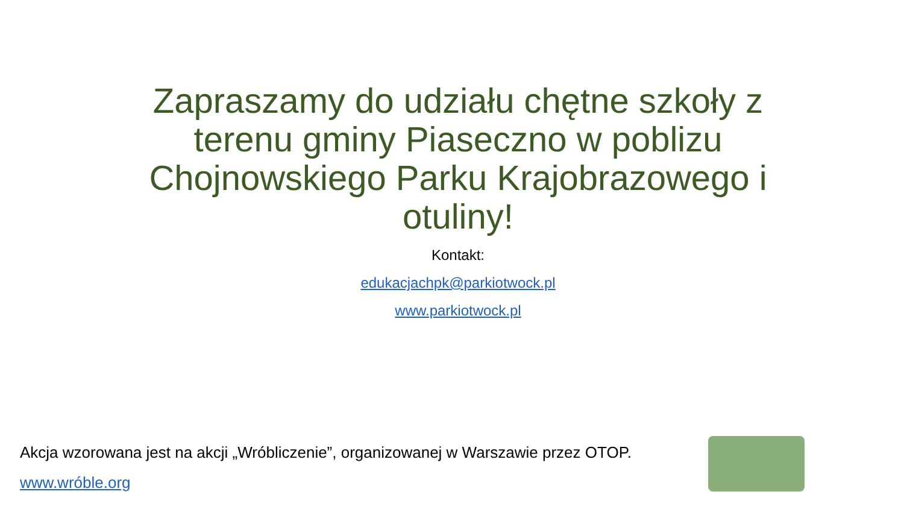Zapraszamy do udziału chętne szkoły z terenu gminy Piaseczno w poblizu Chojnowskiego Parku Krajobrazowego i otuliny!
Kontakt:
edukacjachpk@parkiotwock.pl
www.parkiotwock.pl
Akcja wzorowana jest na akcji „Wróbliczenie”, organizowanej w Warszawie przez OTOP.
www.wróble.org